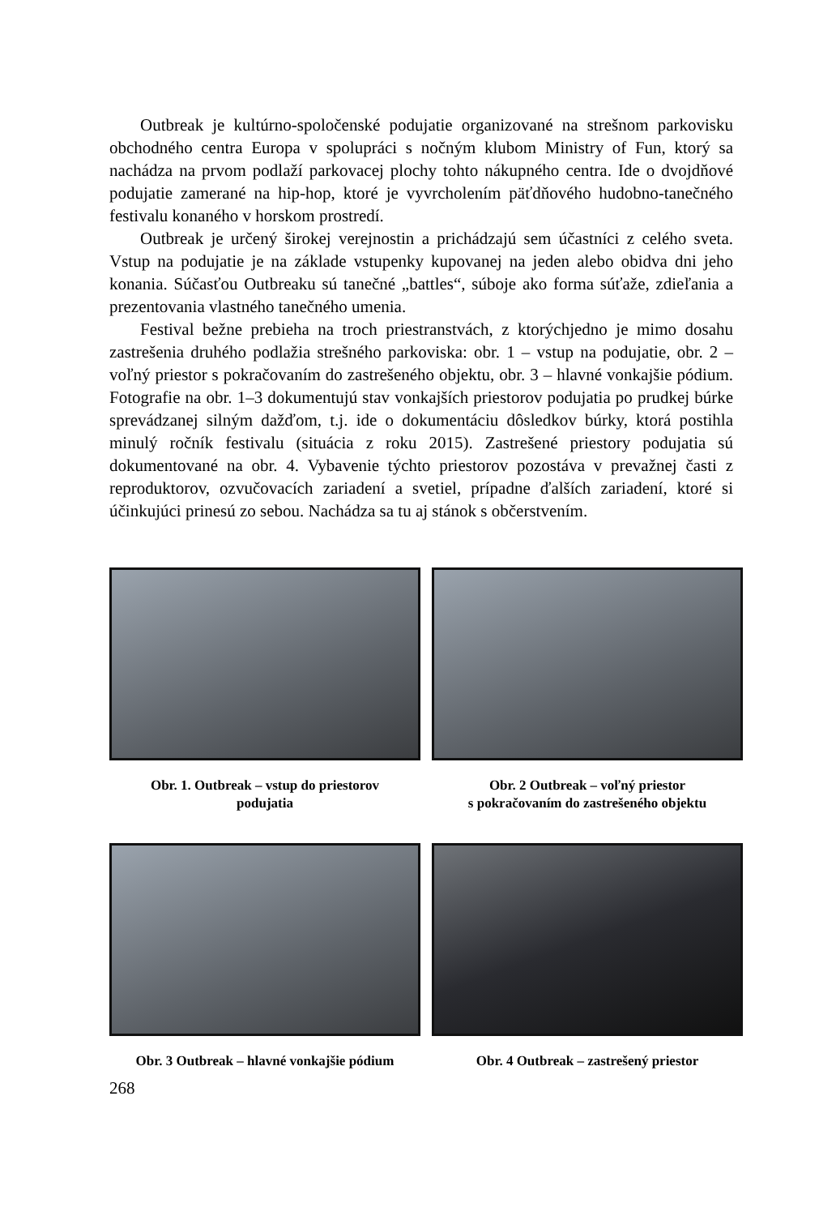Outbreak je kultúrno-spoločenské podujatie organizované na strešnom parkovisku obchodného centra Europa v spolupráci s nočným klubom Ministry of Fun, ktorý sa nachádza na prvom podlaží parkovacej plochy tohto nákupného centra. Ide o dvojdňové podujatie zamerané na hip-hop, ktoré je vyvrcholením päťdňového hudobno-tanečného festivalu konaného v horskom prostredí.
Outbreak je určený širokej verejnostin a prichádzajú sem účastníci z celého sveta. Vstup na podujatie je na základe vstupenky kupovanej na jeden alebo obidva dni jeho konania. Súčasťou Outbreaku sú tanečné „battles“, súboje ako forma súťaže, zdieľania a prezentovania vlastného tanečného umenia.
Festival bežne prebieha na troch priestranstvách, z ktorýchjedno je mimo dosahu zastrešenia druhého podlažia strešného parkoviska: obr. 1 – vstup na podujatie, obr. 2 – voľný priestor s pokračovaním do zastrešeného objektu, obr. 3 – hlavné vonkajšie pódium. Fotografie na obr. 1–3 dokumentujú stav vonkajších priestorov podujatia po prudkej búrke sprevádzanej silným dažďom, t.j. ide o dokumentáciu dôsledkov búrky, ktorá postihla minulý ročník festivalu (situácia z roku 2015). Zastrešené priestory podujatia sú dokumentované na obr. 4. Vybavenie týchto priestorov pozostáva v prevažnej časti z reproduktorov, ozvučovacích zariadení a svetiel, prípadne ďalších zariadení, ktoré si účinkujúci prinesú zo sebou. Nachádza sa tu aj stánok s občerstvením.
Obr. 1. Outbreak – vstup do priestorov
podujatia
Obr. 2 Outbreak – voľný priestor
s pokračovaním do zastrešeného objektu
Obr. 3 Outbreak – hlavné vonkajšie pódium
Obr. 4 Outbreak – zastrešený priestor
268